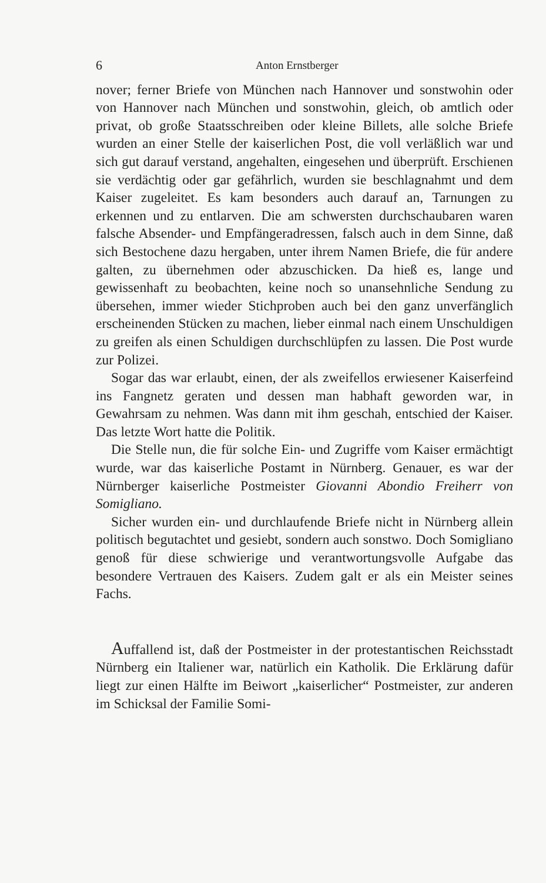6 Anton Ernstberger
nover; ferner Briefe von München nach Hannover und sonstwohin oder von Hannover nach München und sonstwohin, gleich, ob amtlich oder privat, ob große Staatsschreiben oder kleine Billets, alle solche Briefe wurden an einer Stelle der kaiserlichen Post, die voll verläßlich war und sich gut darauf verstand, angehalten, eingesehen und überprüft. Erschienen sie verdächtig oder gar gefährlich, wurden sie beschlagnahmt und dem Kaiser zugeleitet. Es kam besonders auch darauf an, Tarnungen zu erkennen und zu entlarven. Die am schwersten durchschaubaren waren falsche Absender- und Empfängeradressen, falsch auch in dem Sinne, daß sich Bestochene dazu hergaben, unter ihrem Namen Briefe, die für andere galten, zu übernehmen oder abzuschicken. Da hieß es, lange und gewissenhaft zu beobachten, keine noch so unansehnliche Sendung zu übersehen, immer wieder Stichproben auch bei den ganz unverfänglich erscheinenden Stücken zu machen, lieber einmal nach einem Unschuldigen zu greifen als einen Schuldigen durchschlüpfen zu lassen. Die Post wurde zur Polizei.
Sogar das war erlaubt, einen, der als zweifellos erwiesener Kaiserfeind ins Fangnetz geraten und dessen man habhaft geworden war, in Gewahrsam zu nehmen. Was dann mit ihm geschah, entschied der Kaiser. Das letzte Wort hatte die Politik.
Die Stelle nun, die für solche Ein- und Zugriffe vom Kaiser ermächtigt wurde, war das kaiserliche Postamt in Nürnberg. Genauer, es war der Nürnberger kaiserliche Postmeister Giovanni Abondio Freiherr von Somigliano.
Sicher wurden ein- und durchlaufende Briefe nicht in Nürnberg allein politisch begutachtet und gesiebt, sondern auch sonstwo. Doch Somigliano genoß für diese schwierige und verantwortungsvolle Aufgabe das besondere Vertrauen des Kaisers. Zudem galt er als ein Meister seines Fachs.
Auffallend ist, daß der Postmeister in der protestantischen Reichsstadt Nürnberg ein Italiener war, natürlich ein Katholik. Die Erklärung dafür liegt zur einen Hälfte im Beiwort „kaiserlicher“ Postmeister, zur anderen im Schicksal der Familie Somi-